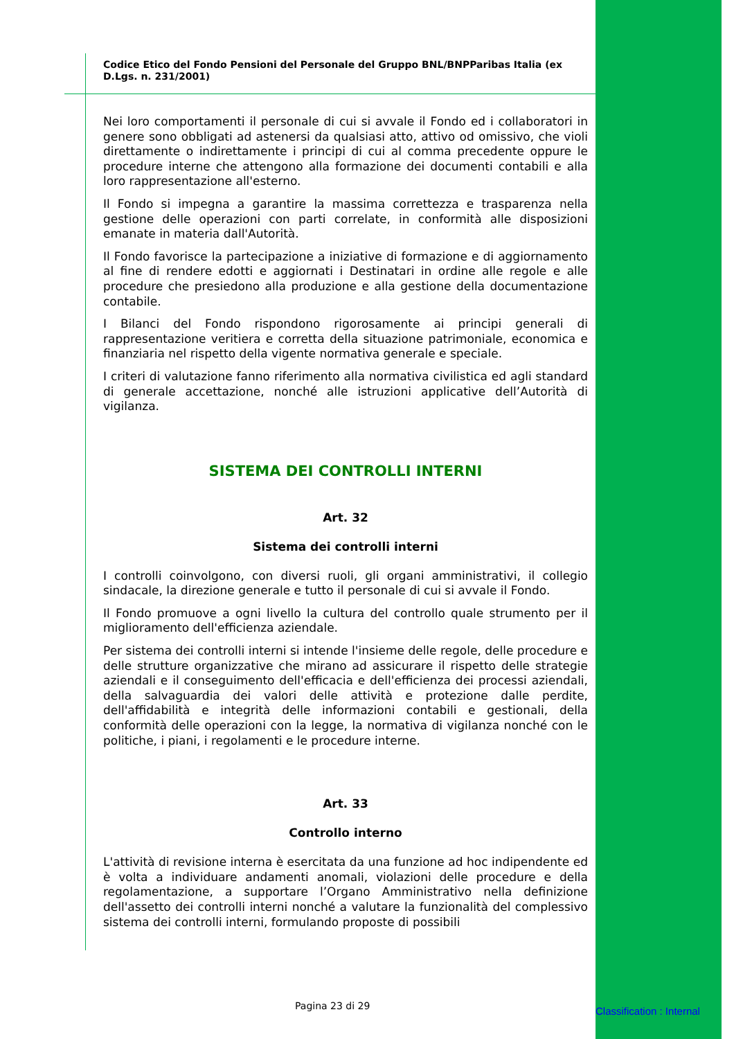Codice Etico del Fondo Pensioni del Personale del Gruppo BNL/BNPParibas Italia (ex D.Lgs. n. 231/2001)
Nei loro comportamenti il personale di cui si avvale il Fondo ed i collaboratori in genere sono obbligati ad astenersi da qualsiasi atto, attivo od omissivo, che violi direttamente o indirettamente i principi di cui al comma precedente oppure le procedure interne che attengono alla formazione dei documenti contabili e alla loro rappresentazione all'esterno.
Il Fondo si impegna a garantire la massima correttezza e trasparenza nella gestione delle operazioni con parti correlate, in conformità alle disposizioni emanate in materia dall'Autorità.
Il Fondo favorisce la partecipazione a iniziative di formazione e di aggiornamento al fine di rendere edotti e aggiornati i Destinatari in ordine alle regole e alle procedure che presiedono alla produzione e alla gestione della documentazione contabile.
I Bilanci del Fondo rispondono rigorosamente ai principi generali di rappresentazione veritiera e corretta della situazione patrimoniale, economica e finanziaria nel rispetto della vigente normativa generale e speciale.
I criteri di valutazione fanno riferimento alla normativa civilistica ed agli standard di generale accettazione, nonché alle istruzioni applicative dell’Autorità di vigilanza.
SISTEMA DEI CONTROLLI INTERNI
Art. 32
Sistema dei controlli interni
I controlli coinvolgono, con diversi ruoli, gli organi amministrativi, il collegio sindacale, la direzione generale e tutto il personale di cui si avvale il Fondo.
Il Fondo promuove a ogni livello la cultura del controllo quale strumento per il miglioramento dell'efficienza aziendale.
Per sistema dei controlli interni si intende l'insieme delle regole, delle procedure e delle strutture organizzative che mirano ad assicurare il rispetto delle strategie aziendali e il conseguimento dell'efficacia e dell'efficienza dei processi aziendali, della salvaguardia dei valori delle attività e protezione dalle perdite, dell'affidabilità e integrità delle informazioni contabili e gestionali, della conformità delle operazioni con la legge, la normativa di vigilanza nonché con le politiche, i piani, i regolamenti e le procedure interne.
Art. 33
Controllo interno
L'attività di revisione interna è esercitata da una funzione ad hoc indipendente ed è volta a individuare andamenti anomali, violazioni delle procedure e della regolamentazione, a supportare l’Organo Amministrativo nella definizione dell'assetto dei controlli interni nonché a valutare la funzionalità del complessivo sistema dei controlli interni, formulando proposte di possibili
Pagina 23 di 29 Classification : Internal